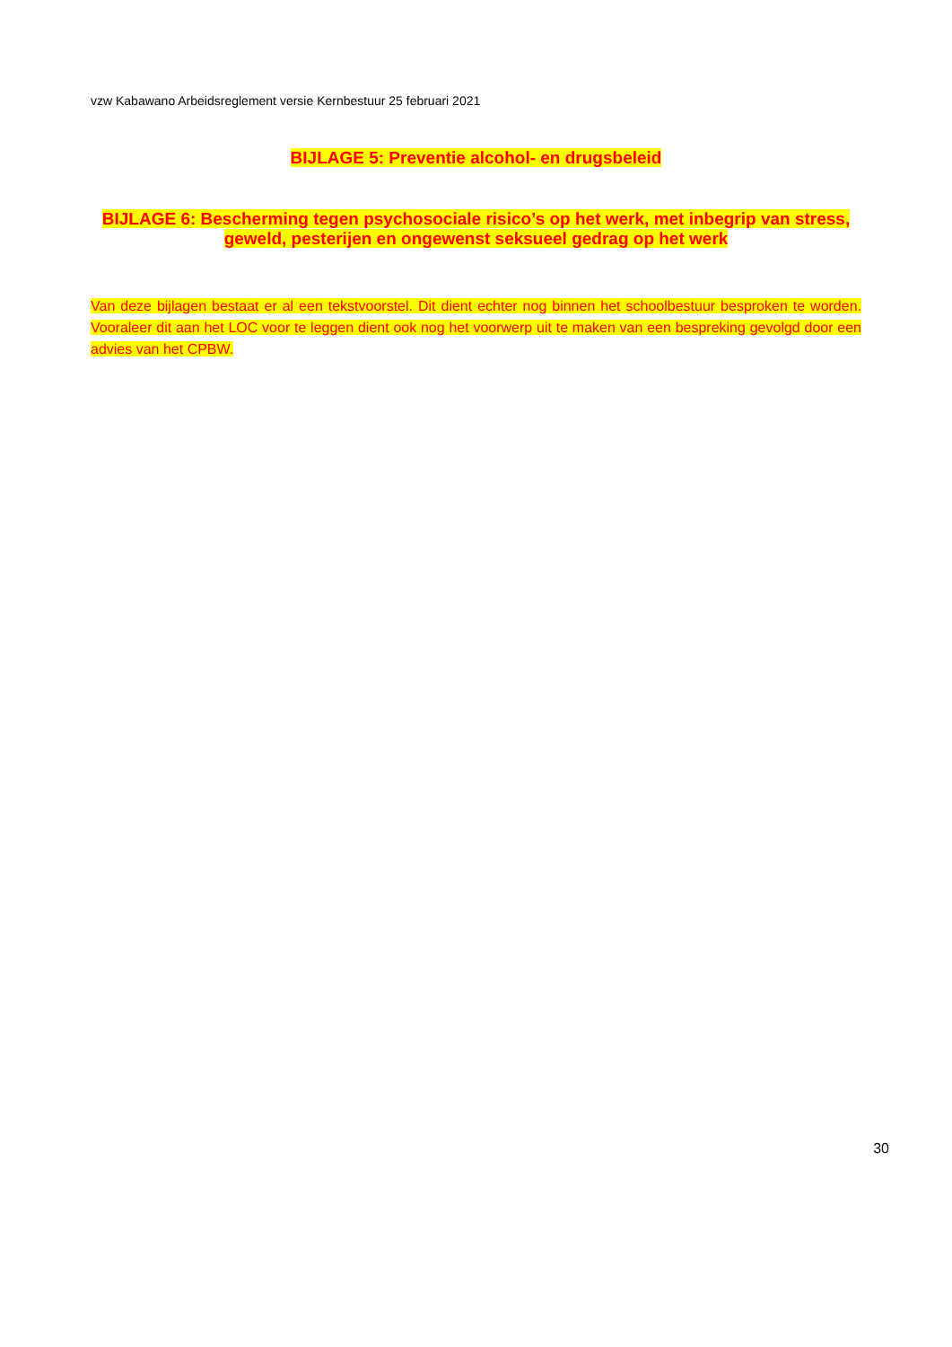vzw Kabawano Arbeidsreglement versie Kernbestuur 25 februari 2021
BIJLAGE 5: Preventie alcohol- en drugsbeleid
BIJLAGE 6: Bescherming tegen psychosociale risico’s op het werk, met inbegrip van stress, geweld, pesterijen en ongewenst seksueel gedrag op het werk
Van deze bijlagen bestaat er al een tekstvoorstel. Dit dient echter nog binnen het schoolbestuur besproken te worden. Vooraleer dit aan het LOC voor te leggen dient ook nog het voorwerp uit te maken van een bespreking gevolgd door een advies van het CPBW.
30